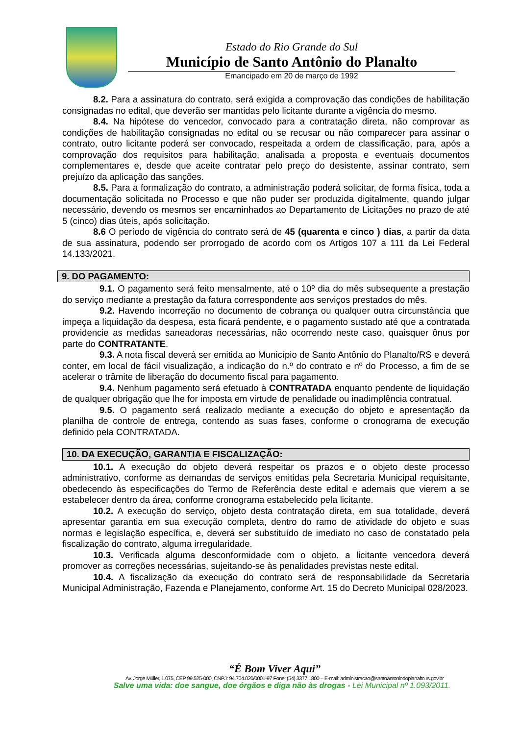Estado do Rio Grande do Sul
Município de Santo Antônio do Planalto
Emancipado em 20 de março de 1992
8.2. Para a assinatura do contrato, será exigida a comprovação das condições de habilitação consignadas no edital, que deverão ser mantidas pelo licitante durante a vigência do mesmo.
8.4. Na hipótese do vencedor, convocado para a contratação direta, não comprovar as condições de habilitação consignadas no edital ou se recusar ou não comparecer para assinar o contrato, outro licitante poderá ser convocado, respeitada a ordem de classificação, para, após a comprovação dos requisitos para habilitação, analisada a proposta e eventuais documentos complementares e, desde que aceite contratar pelo preço do desistente, assinar contrato, sem prejuízo da aplicação das sanções.
8.5. Para a formalização do contrato, a administração poderá solicitar, de forma física, toda a documentação solicitada no Processo e que não puder ser produzida digitalmente, quando julgar necessário, devendo os mesmos ser encaminhados ao Departamento de Licitações no prazo de até 5 (cinco) dias úteis, após solicitação.
8.6 O período de vigência do contrato será de 45 (quarenta e cinco ) dias, a partir da data de sua assinatura, podendo ser prorrogado de acordo com os Artigos 107 a 111 da Lei Federal 14.133/2021.
9. DO PAGAMENTO:
9.1. O pagamento será feito mensalmente, até o 10º dia do mês subsequente a prestação do serviço mediante a prestação da fatura correspondente aos serviços prestados do mês.
9.2. Havendo incorreção no documento de cobrança ou qualquer outra circunstância que impeça a liquidação da despesa, esta ficará pendente, e o pagamento sustado até que a contratada providencie as medidas saneadoras necessárias, não ocorrendo neste caso, quaisquer ônus por parte do CONTRATANTE.
9.3. A nota fiscal deverá ser emitida ao Município de Santo Antônio do Planalto/RS e deverá conter, em local de fácil visualização, a indicação do n.º do contrato e nº do Processo, a fim de se acelerar o trâmite de liberação do documento fiscal para pagamento.
9.4. Nenhum pagamento será efetuado à CONTRATADA enquanto pendente de liquidação de qualquer obrigação que lhe for imposta em virtude de penalidade ou inadimplência contratual.
9.5. O pagamento será realizado mediante a execução do objeto e apresentação da planilha de controle de entrega, contendo as suas fases, conforme o cronograma de execução definido pela CONTRATADA.
10. DA EXECUÇÃO, GARANTIA E FISCALIZAÇÃO:
10.1. A execução do objeto deverá respeitar os prazos e o objeto deste processo administrativo, conforme as demandas de serviços emitidas pela Secretaria Municipal requisitante, obedecendo às especificações do Termo de Referência deste edital e ademais que vierem a se estabelecer dentro da área, conforme cronograma estabelecido pela licitante.
10.2. A execução do serviço, objeto desta contratação direta, em sua totalidade, deverá apresentar garantia em sua execução completa, dentro do ramo de atividade do objeto e suas normas e legislação específica, e, deverá ser substituído de imediato no caso de constatado pela fiscalização do contrato, alguma irregularidade.
10.3. Verificada alguma desconformidade com o objeto, a licitante vencedora deverá promover as correções necessárias, sujeitando-se às penalidades previstas neste edital.
10.4. A fiscalização da execução do contrato será de responsabilidade da Secretaria Municipal Administração, Fazenda e Planejamento, conforme Art. 15 do Decreto Municipal 028/2023.
“É Bom Viver Aqui”
Av. Jorge Müller, 1.075, CEP 99.525-000, CNPJ: 94.704.020/0001-97 Fone: (54) 3377 1800 – E-mail: administracao@santoantoniodoplanalto.rs.gov.br
Salve uma vida: doe sangue, doe órgãos e diga não às drogas - Lei Municipal nº 1.093/2011.